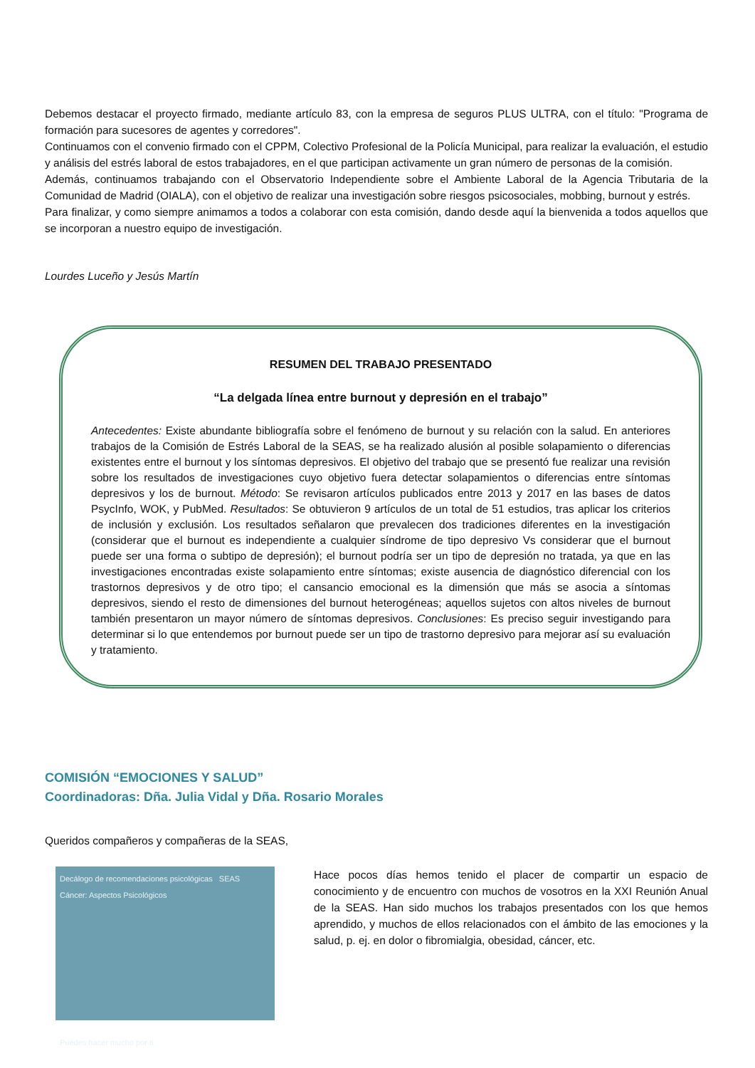Debemos destacar el proyecto firmado, mediante artículo 83, con la empresa de seguros PLUS ULTRA, con el título: "Programa de formación para sucesores de agentes y corredores".
Continuamos con el convenio firmado con el CPPM, Colectivo Profesional de la Policía Municipal, para realizar la evaluación, el estudio y análisis del estrés laboral de estos trabajadores, en el que participan activamente un gran número de personas de la comisión.
Además, continuamos trabajando con el Observatorio Independiente sobre el Ambiente Laboral de la Agencia Tributaria de la Comunidad de Madrid (OIALA), con el objetivo de realizar una investigación sobre riesgos psicosociales, mobbing, burnout y estrés.
Para finalizar, y como siempre animamos a todos a colaborar con esta comisión, dando desde aquí la bienvenida a todos aquellos que se incorporan a nuestro equipo de investigación.
Lourdes Luceño y Jesús Martín
RESUMEN DEL TRABAJO PRESENTADO
“La delgada línea entre burnout y depresión en el trabajo”
Antecedentes: Existe abundante bibliografía sobre el fenómeno de burnout y su relación con la salud. En anteriores trabajos de la Comisión de Estrés Laboral de la SEAS, se ha realizado alusión al posible solapamiento o diferencias existentes entre el burnout y los síntomas depresivos. El objetivo del trabajo que se presentó fue realizar una revisión sobre los resultados de investigaciones cuyo objetivo fuera detectar solapamientos o diferencias entre síntomas depresivos y los de burnout. Método: Se revisaron artículos publicados entre 2013 y 2017 en las bases de datos PsycInfo, WOK, y PubMed. Resultados: Se obtuvieron 9 artículos de un total de 51 estudios, tras aplicar los criterios de inclusión y exclusión. Los resultados señalaron que prevalecen dos tradiciones diferentes en la investigación (considerar que el burnout es independiente a cualquier síndrome de tipo depresivo Vs considerar que el burnout puede ser una forma o subtipo de depresión); el burnout podría ser un tipo de depresión no tratada, ya que en las investigaciones encontradas existe solapamiento entre síntomas; existe ausencia de diagnóstico diferencial con los trastornos depresivos y de otro tipo; el cansancio emocional es la dimensión que más se asocia a síntomas depresivos, siendo el resto de dimensiones del burnout heterogéneas; aquellos sujetos con altos niveles de burnout también presentaron un mayor número de síntomas depresivos. Conclusiones: Es preciso seguir investigando para determinar si lo que entendemos por burnout puede ser un tipo de trastorno depresivo para mejorar así su evaluación y tratamiento.
COMISIÓN “EMOCIONES Y SALUD”
Coordinadoras: Dña. Julia Vidal y Dña. Rosario Morales
Queridos compañeros y compañeras de la SEAS,
Decálogo de recomendaciones psicológicas SEAS Cáncer: Aspectos Psicológicos
Puedes hacer mucho por ti
Hace pocos días hemos tenido el placer de compartir un espacio de conocimiento y de encuentro con muchos de vosotros en la XXI Reunión Anual de la SEAS. Han sido muchos los trabajos presentados con los que hemos aprendido, y muchos de ellos relacionados con el ámbito de las emociones y la salud, p. ej. en dolor o fibromialgia, obesidad, cáncer, etc.